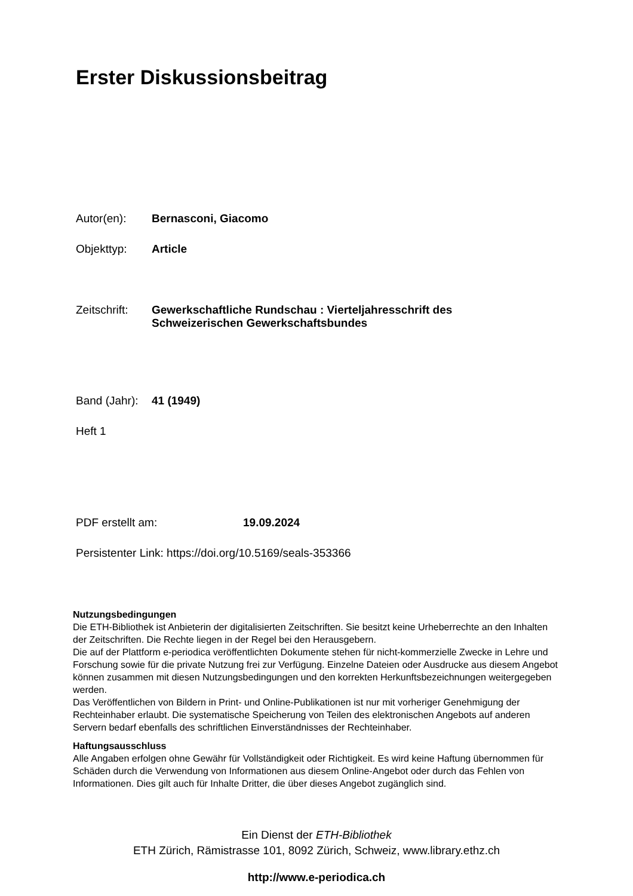Erster Diskussionsbeitrag
Autor(en): Bernasconi, Giacomo
Objekttyp: Article
Zeitschrift: Gewerkschaftliche Rundschau : Vierteljahresschrift des
Schweizerischen Gewerkschaftsbundes
Band (Jahr): 41 (1949)
Heft 1
PDF erstellt am: 19.09.2024
Persistenter Link: https://doi.org/10.5169/seals-353366
Nutzungsbedingungen
Die ETH-Bibliothek ist Anbieterin der digitalisierten Zeitschriften. Sie besitzt keine Urheberrechte an den Inhalten der Zeitschriften. Die Rechte liegen in der Regel bei den Herausgebern.
Die auf der Plattform e-periodica veröffentlichten Dokumente stehen für nicht-kommerzielle Zwecke in Lehre und Forschung sowie für die private Nutzung frei zur Verfügung. Einzelne Dateien oder Ausdrucke aus diesem Angebot können zusammen mit diesen Nutzungsbedingungen und den korrekten Herkunftsbezeichnungen weitergegeben werden.
Das Veröffentlichen von Bildern in Print- und Online-Publikationen ist nur mit vorheriger Genehmigung der Rechteinhaber erlaubt. Die systematische Speicherung von Teilen des elektronischen Angebots auf anderen Servern bedarf ebenfalls des schriftlichen Einverständnisses der Rechteinhaber.
Haftungsausschluss
Alle Angaben erfolgen ohne Gewähr für Vollständigkeit oder Richtigkeit. Es wird keine Haftung übernommen für Schäden durch die Verwendung von Informationen aus diesem Online-Angebot oder durch das Fehlen von Informationen. Dies gilt auch für Inhalte Dritter, die über dieses Angebot zugänglich sind.
Ein Dienst der ETH-Bibliothek
ETH Zürich, Rämistrasse 101, 8092 Zürich, Schweiz, www.library.ethz.ch
http://www.e-periodica.ch